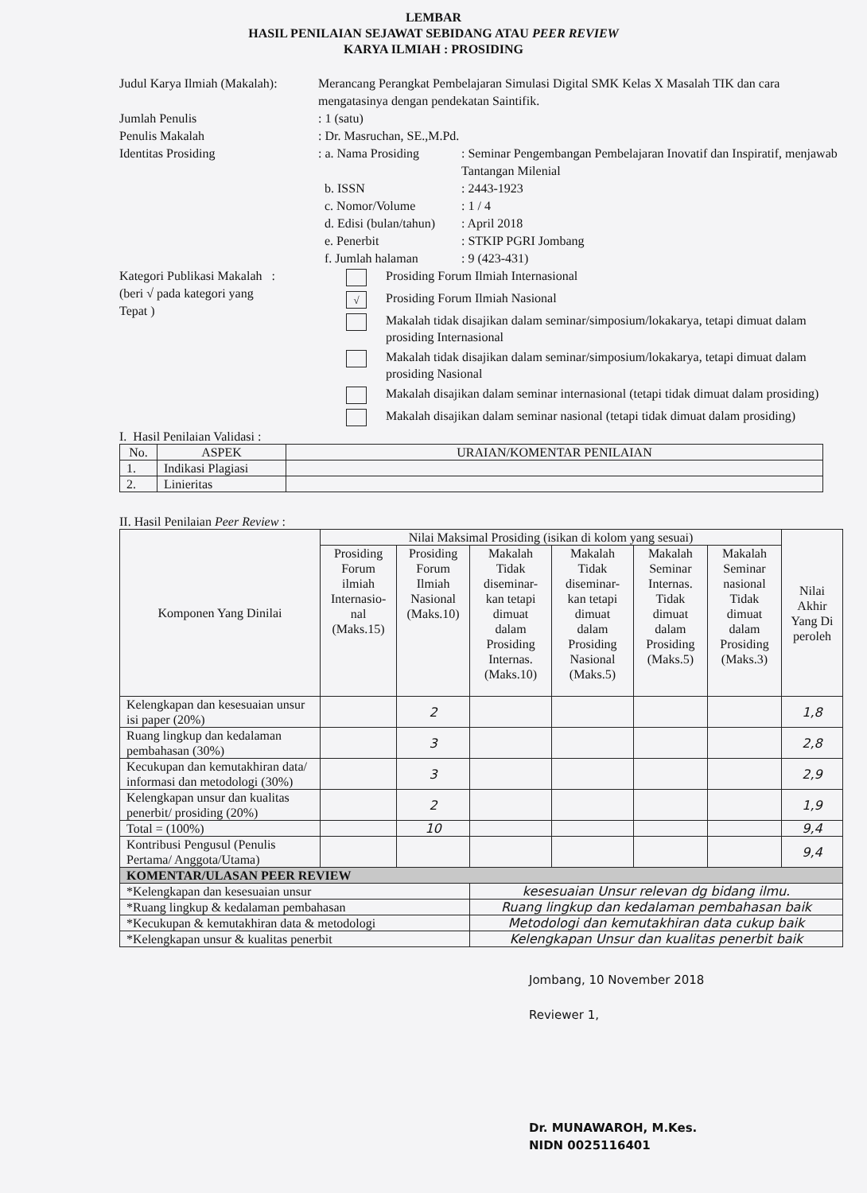LEMBAR
HASIL PENILAIAN SEJAWAT SEBIDANG ATAU PEER REVIEW
KARYA ILMIAH : PROSIDING
Judul Karya Ilmiah (Makalah):
Merancang Perangkat Pembelajaran Simulasi Digital SMK Kelas X Masalah TIK dan cara mengatasinya dengan pendekatan Saintifik.
Jumlah Penulis
: 1 (satu)
Penulis Makalah
: Dr. Masruchan, SE.,M.Pd.
Identitas Prosiding
: a. Nama Prosiding
: Seminar Pengembangan Pembelajaran Inovatif dan Inspiratif, menjawab Tantangan Milenial
b. ISSN
: 2443-1923
c. Nomor/Volume
: 1 / 4
d. Edisi (bulan/tahun)
: April 2018
e. Penerbit
: STKIP PGRI Jombang
f. Jumlah halaman
: 9 (423-431)
Kategori Publikasi Makalah :
(beri √ pada kategori yang
Tepat )
Prosiding Forum Ilmiah Internasional
√
Prosiding Forum Ilmiah Nasional
Makalah tidak disajikan dalam seminar/simposium/lokakarya, tetapi dimuat dalam prosiding Internasional
Makalah tidak disajikan dalam seminar/simposium/lokakarya, tetapi dimuat dalam prosiding Nasional
Makalah disajikan dalam seminar internasional (tetapi tidak dimuat dalam prosiding)
Makalah disajikan dalam seminar nasional (tetapi tidak dimuat dalam prosiding)
I. Hasil Penilaian Validasi :
| No. | ASPEK | URAIAN/KOMENTAR PENILAIAN |
| --- | --- | --- |
| 1. | Indikasi Plagiasi | |
| 2. | Linieritas | |
II. Hasil Penilaian Peer Review :
| Komponen Yang Dinilai | Nilai Maksimal Prosiding (isikan di kolom yang sesuai) | | | | | | Nilai Akhir Yang Di peroleh |
| --- | --- | --- | --- | --- | --- | --- | --- |
| | Prosiding Forum ilmiah Internasio-nal (Maks.15) | Prosiding Forum Ilmiah Nasional (Maks.10) | Makalah Tidak diseminar-kan tetapi dimuat dalam Prosiding Internas. (Maks.10) | Makalah Tidak diseminar-kan tetapi dimuat dalam Prosiding Nasional (Maks.5) | Makalah Seminar Internas. Tidak dimuat dalam Prosiding (Maks.5) | Makalah Seminar nasional Tidak dimuat dalam Prosiding (Maks.3) | |
| Kelengkapan dan kesesuaian unsur isi paper (20%) | | 2 | | | | | 1,8 |
| Ruang lingkup dan kedalaman pembahasan (30%) | | 3 | | | | | 2,8 |
| Kecukupan dan kemutakhiran data/ informasi dan metodologi (30%) | | 3 | | | | | 2,9 |
| Kelengkapan unsur dan kualitas penerbit/ prosiding (20%) | | 2 | | | | | 1,9 |
| Total = (100%) | | 10 | | | | | 9,4 |
| Kontribusi Pengusul (Penulis Pertama/ Anggota/Utama) | | | | | | | 9,4 |
| KOMENTAR/ULASAN PEER REVIEW | | | | | | | |
| *Kelengkapan dan kesesuaian unsur | | | kesesuaian Unsur relevan dg bidang ilmu. | | | | |
| *Ruang lingkup & kedalaman pembahasan | | | Ruang lingkup dan kedalaman pembahasan baik | | | | |
| *Kecukupan & kemutakhiran data & metodologi | | | Metodologi dan kemutakhiran data cukup baik | | | | |
| *Kelengkapan unsur & kualitas penerbit | | | Kelengkapan Unsur dan kualitas penerbit baik | | | | |
Jombang, 10 November 2018
Reviewer 1,
Dr. MUNAWAROH, M.Kes.
NIDN 0025116401